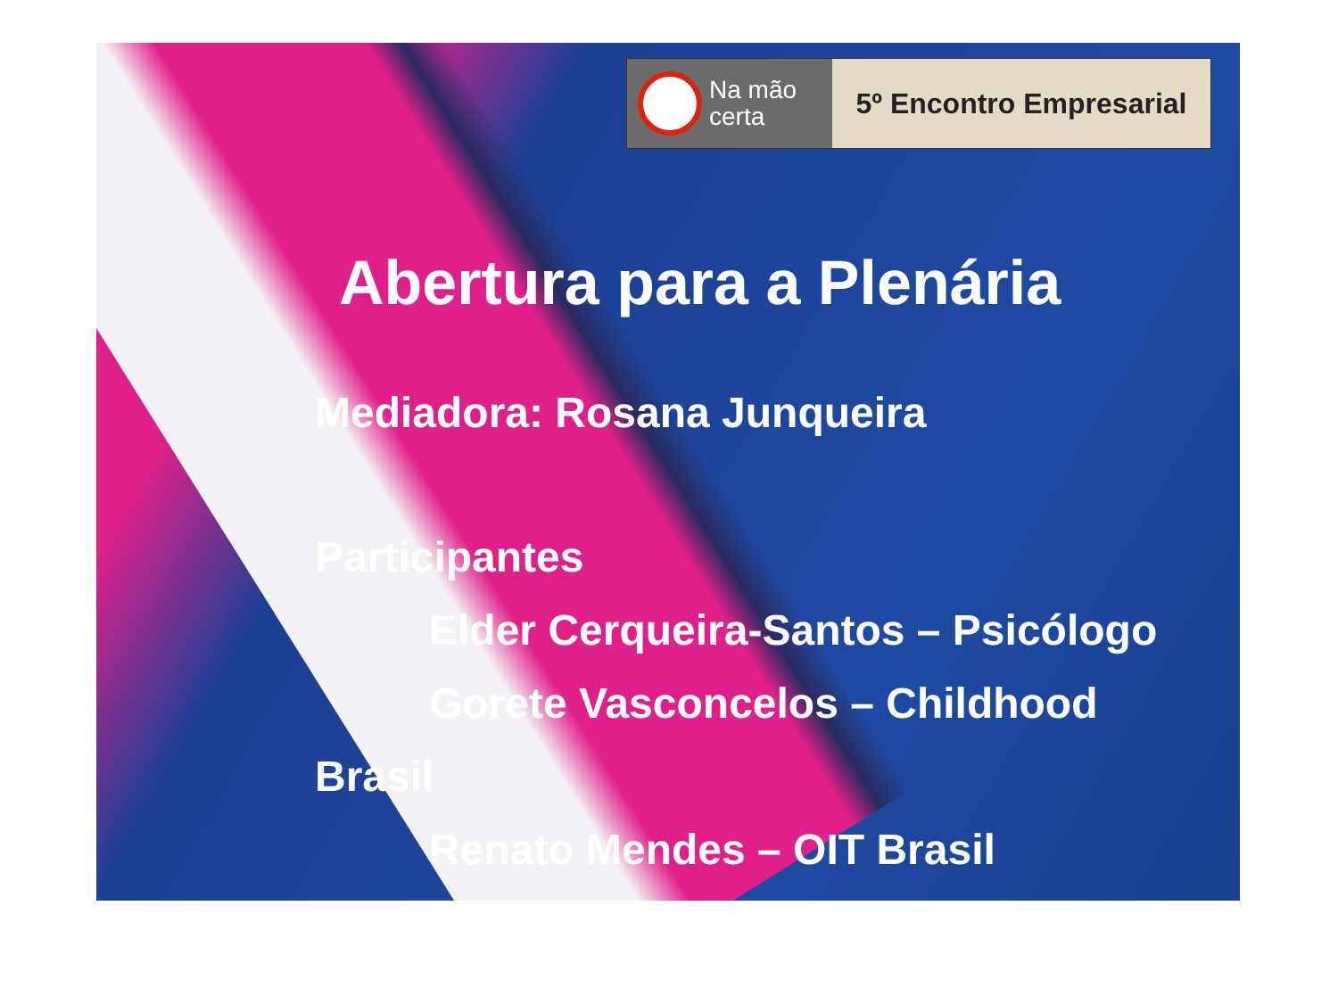Na mão
certa
5º Encontro Empresarial
Abertura para a Plenária
Mediadora: Rosana Junqueira
Participantes
Elder Cerqueira-Santos – Psicólogo
Gorete Vasconcelos – Childhood
Brasil
Renato Mendes – OIT Brasil